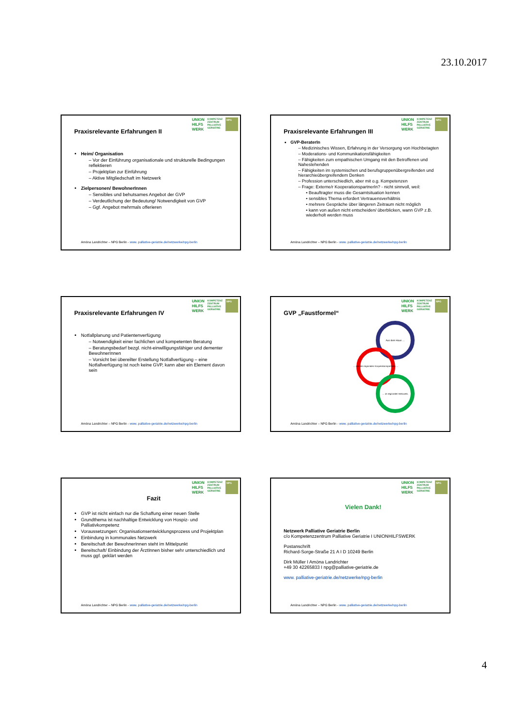23.10.2017
UNION
HILFS
WERK
KOMPETENZ
ZENTRUM
PALLIATIVE
GERIATRIE
NPG
Praxisrelevante Erfahrungen II
Heim/ Organisation
– Vor der Einführung organisationale und strukturelle Bedingungen reflektieren
– Projektplan zur Einführung
– Aktive Mitgliedschaft im Netzwerk
Zielpersonen/ BewohnerInnen
– Sensibles und behutsames Angebot der GVP
– Verdeutlichung der Bedeutung/ Notwendigkeit von GVP
– Ggf. Angebot mehrmals offerieren
Amöna Landrichter – NPG Berlin - www. palliative-geriatrie.de/netzwerke/npg-berlin
UNION
HILFS
WERK
KOMPETENZ
ZENTRUM
PALLIATIVE
GERIATRIE
NPG
Praxisrelevante Erfahrungen III
GVP-BeraterIn
– Medizinisches Wissen, Erfahrung in der Versorgung von Hochbetagten
– Moderations- und Kommunikationsfähigkeiten
– Fähigkeiten zum empathischen Umgang mit den Betroffenen und Nahestehenden
– Fähigkeiten im systemischen und berufsgruppenübergreifenden und hierarchieübergreifendem Denken
– Profession unterschiedlich, aber mit o.g. Kompetenzen
– Frage: Externe/r KooperationspartnerIn? - nicht sinnvoll, weil:
• Beauftragter muss die Gesamtsituation kennen
• sensibles Thema erfordert Vertrauensverhältnis
• mehrere Gespräche über längeren Zeitraum nicht möglich
• kann von außen nicht entscheiden/ überblicken, wann GVP z.B. wiederholt werden muss
Amöna Landrichter – NPG Berlin - www. palliative-geriatrie.de/netzwerke/npg-berlin
UNION
HILFS
WERK
KOMPETENZ
ZENTRUM
PALLIATIVE
GERIATRIE
NPG
Praxisrelevante Erfahrungen IV
Notfallplanung und Patientenverfügung
– Notwendigkeit einer fachlichen und kompetenten Beratung
– Beratungsbedarf bezgl. nicht-einwilligungsfähiger und dementer BewohnerInnen
– Vorsicht bei übereilter Erstellung Notfallverfügung – eine Notfallverfügung ist noch keine GVP, kann aber ein Element davon sein
Amöna Landrichter – NPG Berlin - www. palliative-geriatrie.de/netzwerke/npg-berlin
UNION
HILFS
WERK
KOMPETENZ
ZENTRUM
PALLIATIVE
GERIATRIE
NPG
GVP „Faustformel“
Aus dem Haus …
… mit den regionalen Kooperationspartnern …
… im regionalen Netzwerk.
Amöna Landrichter – NPG Berlin - www. palliative-geriatrie.de/netzwerke/npg-berlin
UNION
HILFS
WERK
KOMPETENZ
ZENTRUM
PALLIATIVE
GERIATRIE
NPG
Fazit
GVP ist nicht einfach nur die Schaffung einer neuen Stelle
Grundthema ist nachhaltige Entwicklung von Hospiz- und Palliativkompetenz
Voraussetzungen: Organisationsentwicklungsprozess und Projektplan
Einbindung in kommunales Netzwerk
Bereitschaft der BewohnerInnen steht im Mittelpunkt
Bereitschaft/ Einbindung der ÄrztInnen bisher sehr unterschiedlich und muss ggf. geklärt werden
Amöna Landrichter – NPG Berlin - www. palliative-geriatrie.de/netzwerke/npg-berlin
UNION
HILFS
WERK
KOMPETENZ
ZENTRUM
PALLIATIVE
GERIATRIE
NPG
Vielen Dank!
Netzwerk Palliative Geriatrie Berlin
c/o Kompetenzzentrum Palliative Geriatrie I UNIONHILFSWERK
Postanschrift
Richard-Sorge-Straße 21 A I D 10249 Berlin
Dirk Müller I Amöna Landrichter
+49 30 42265833 I npg@palliative-geriatrie.de
www. palliative-geriatrie.de/netzwerke/npg-berlin
Amöna Landrichter – NPG Berlin - www. palliative-geriatrie.de/netzwerke/npg-berlin
4